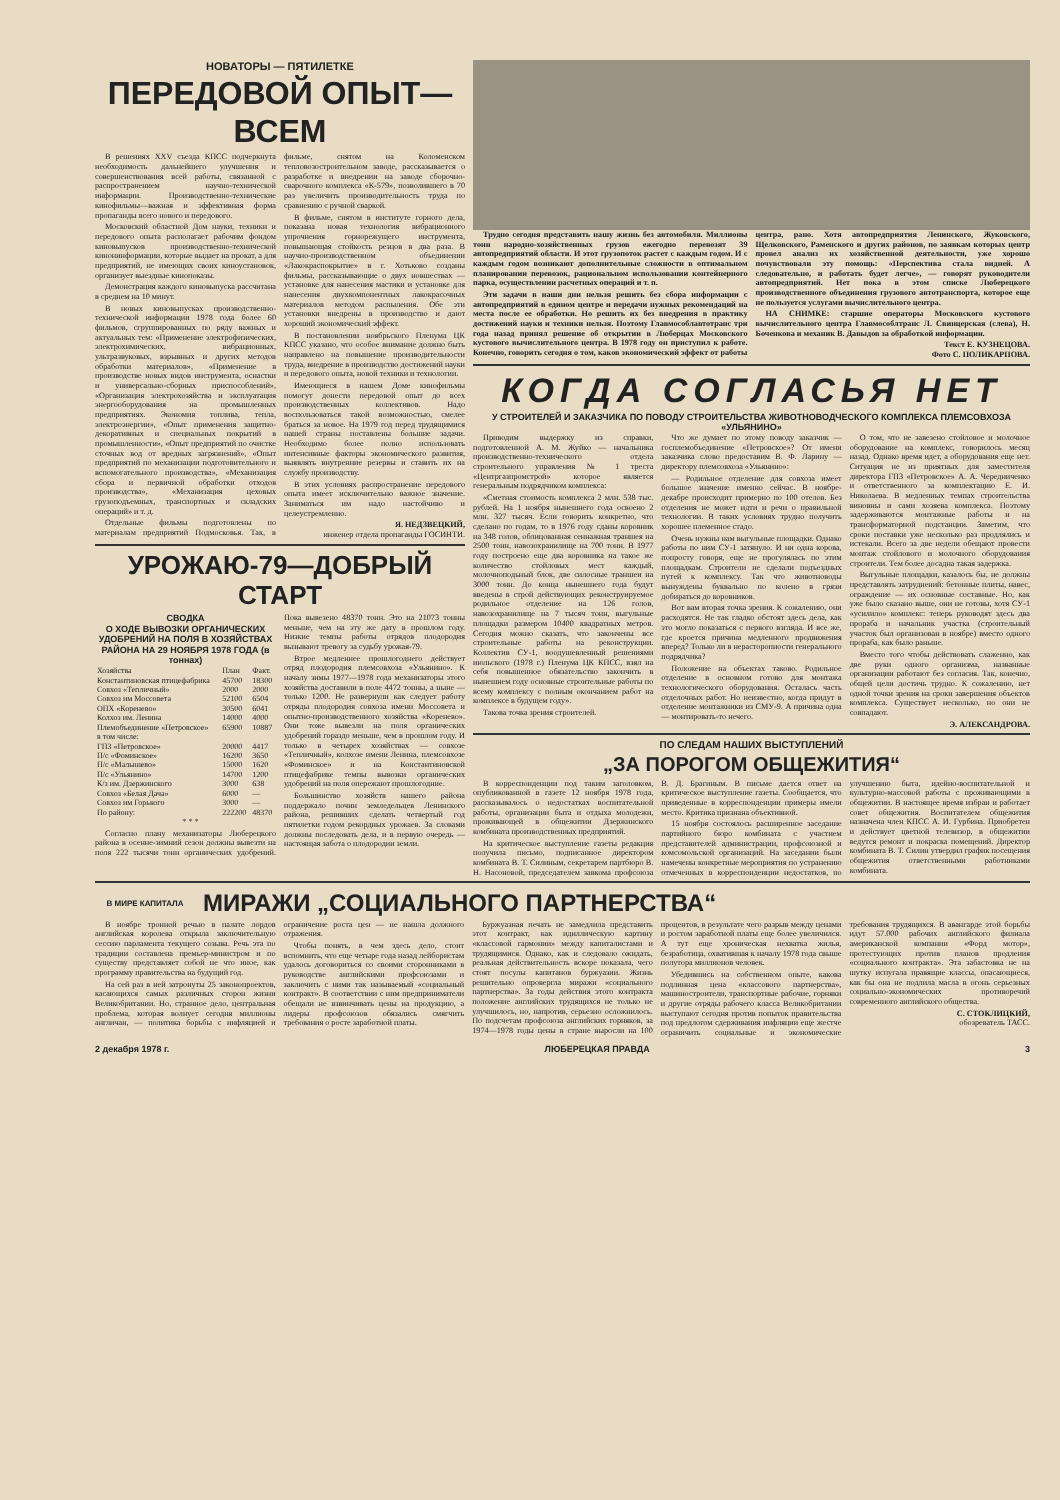НОВАТОРЫ — ПЯТИЛЕТКЕ
ПЕРЕДОВОЙ ОПЫТ—ВСЕМ
В решениях XXV съезда КПСС подчеркнута необходимость дальнейшего улучшения и совершенствования всей работы, связанной с распространением научно-технической информации. Производственно-технические кинофильмы—важная и эффективная форма пропаганды всего нового и передового.
Московский областной Дом науки, техники и передового опыта располагает рабочим фондом киновыпусков производственно-технической кинонинформации, которые выдает на прокат, а для предприятий, не имеющих своих киноустановок, организует выездные кинопоказы.
Демонстрация каждого киновыпуска рассчитана в среднем на 10 минут.
В новых киновыпусках производственно-технической информации 1978 года более 60 фильмов, сгруппированных по ряду важных и актуальных тем: «Применение электрофизических, электрохимических, вибрационных, ультразвуковых, взрывных и других методов обработки материалов», «Применение в производстве новых видов инструмента, оснастки и универсально-сборных приспособлений», «Организация электрохозяйства и эксплуатация энергооборудования на промышленных предприятиях. Экономия топлива, тепла, электроэнергии», «Опыт применения защитно-декоративных и специальных покрытий в промышленности», «Опыт предприятий по очистке сточных вод от вредных загрязнений», «Опыт предприятий по механизации подготовительного и вспомогательного производства», «Механизация сбора и первичной обработки отходов производства», «Механизация цеховых грузоподъемных, транспортных и складских операций» и т. д.
Отдельные фильмы подготовлены по материалам предприятий Подмосковья. Так, в фильме, снятом на Коломенском тепловозостроительном заводе, рассказывается о разработке и внедрении на заводе сборочно-сварочного комплекса «К-579», позволившего в 70 раз увеличить производительность труда по сравнению с ручной сваркой.
В фильме, снятом в институте горного дела, показана новая технология вибрационного упрочнения горнорежущего инструмента, повышающая стойкость резцов в два раза. В научно-производственном объединении «Лакокраспокрытие» в г. Хотьково созданы фильмы, рассказывающие о двух новшествах — установке для нанесения мастики и установке для нанесения двухкомпонентных лакокрасочных материалов методом распыления. Обе эти установки внедрены в производство и дают хороший экономический эффект.
В постановлении ноябрьского Пленума ЦК КПСС указано, что особое внимание должно быть направлено на повышение производительности труда, внедрение в производство достижений науки и передового опыта, новой техники и технологии.
Имеющиеся в нашем Доме кинофильмы помогут донести передовой опыт до всех производственных коллективов. Надо воспользоваться такой возможностью, смелее браться за новое. На 1979 год перед трудящимися нашей страны поставлены большие задачи. Необходимо более полно использовать интенсивные факторы экономического развития, выявлять внутренние резервы и ставить их на службу производству.
В этих условиях распространение передового опыта имеет исключительно важное значение. Заниматься им надо настойчиво и целеустремленно.
Я. НЕДЗВЕЦКИЙ,
инженер отдела пропаганды ГОСИНТИ.
УРОЖАЮ-79—ДОБРЫЙ СТАРТ
СВОДКА
О ХОДЕ ВЫВОЗКИ ОРГАНИЧЕСКИХ УДОБРЕНИЙ НА ПОЛЯ В ХОЗЯЙСТВАХ РАЙОНА НА 29 НОЯБРЯ 1978 ГОДА (в тоннах)
| Хозяйства | План | Факт. |
| --- | --- | --- |
| Константиновская птицефабрика | 45700 | 18300 |
| Совхоз «Тепличный» | 2000 | 2000 |
| Совхоз им Моссовета | 52100 | 6504 |
| ОПХ «Коренево» | 30500 | 6041 |
| Колхоз им. Ленина | 14000 | 4000 |
| Племобъединение «Петровское» | 65900 | 10887 |
| в том числе: | | |
| ГПЗ «Петровское» | 20000 | 4417 |
| П/с «Фоминское» | 16200 | 3650 |
| П/с «Малышево» | 15000 | 1620 |
| П/с «Ульянино» | 14700 | 1200 |
| К/з им. Дзержинского | 3000 | 638 |
| Совхоз «Белая Дача» | 6000 | — |
| Совхоз им Горького | 3000 | — |
| По району: | 222200 | 48370 |
* * *
Согласно плану механизаторы Люберецкого района в осенне-зимний сезон должны вывезти на поля 222 тысячи тонн органических удобрений. Пока вывезено 48370 тонн. Это на 21073 тонны меньше, чем на эту же дату в прошлом году. Низкие темпы работы отрядов плодородия вызывают тревогу за судьбу урожая-79.
Втрое медленнее прошлогоднего действует отряд плодородия племсовхоза «Ульянино». К началу зимы 1977—1978 года механизаторы этого хозяйства доставили в поле 4472 тонны, а ныне — только 1200. Не развернули как следует работу отряды плодородия совхоза имени Моссовета и опытно-производственного хозяйства «Коренево». Они тоже вывезли на поля органических удобрений гораздо меньше, чем в прошлом году. И только в четырех хозяйствах — совхозе «Тепличный», колхозе имени Ленина, племсовхозе «Фоминское» и на Константиновской птицефабрике темпы вывозки органических удобрений на поля опережают прошлогодние.
Большинство хозяйств нашего района поддержало почин земледельцев Ленинского района, решивших сделать четвертый год пятилетки годом рекордных урожаев. За словами должны последовать дела, и в первую очередь — настоящая забота о плодородии земли.
Трудно сегодня представить нашу жизнь без автомобиля. Миллионы тонн народно-хозяйственных грузов ежегодно перевозят 39 автопредприятий области. И этот грузопоток растет с каждым годом. И с каждым годом возникают дополнительные сложности в оптимальном планировании перевозок, рациональном использовании контейнерного парка, осуществлении расчетных операций и т. п.
Эти задачи в наши дни нельзя решить без сбора информации с автопредприятий в едином центре и передачи нужных рекомендаций на места после ее обработки. Но решить их без внедрения в практику достижений науки и техники нельзя. Поэтому Главмособлавтотранс три года назад принял решение об открытии в Люберцах Московского кустового вычислительного центра. В 1978 году он приступил к работе. Конечно, говорить сегодня о том, каков экономический эффект от работы центра, рано. Хотя автопредприятия Ленинского, Жуковского, Щелковского, Раменского и других районов, по заявкам которых центр провел анализ их хозяйственной деятельности, уже хорошо почувствовали эту помощь: «Перспектива стала видней. А следовательно, и работать будет легче», — говорят руководители автопредприятий. Нет пока в этом списке Люберецкого производственного объединения грузового автотранспорта, которое еще не пользуется услугами вычислительного центра.
НА СНИМКЕ: старшие операторы Московского кустового вычислительного центра Главмособлтранс Л. Свинцерская (слева), Н. Боченкова и механик В. Давыдов за обработкой информации.
Текст Е. КУЗНЕЦОВА.
Фото С. ПОЛИКАРПОВА.
КОГДА СОГЛАСЬЯ НЕТ
У СТРОИТЕЛЕЙ И ЗАКАЗЧИКА ПО ПОВОДУ СТРОИТЕЛЬСТВА ЖИВОТНОВОДЧЕСКОГО КОМПЛЕКСА ПЛЕМСОВХОЗА «УЛЬЯНИНО»
Приводим выдержку из справки, подготовленной А. М. Жуйко — начальника производственно-технического отдела строительного управления № 1 треста «Центргазпромстрой» которое является генеральным подрядчиком комплекса:
«Сметная стоимость комплекса 2 млн. 538 тыс. рублей. На 1 ноября нынешнего года освоено 2 млн. 327 тысяч. Если говорить конкретно, что сделано по годам, то в 1976 году сданы коровник на 348 голов, облицованная сеннажная траншея на 2500 тонн, навозохранилище на 700 тонн. В 1977 году построено еще два коровника на такое же количество стойловых мест каждый, молочноподьный блок, две силосные траншеи на 3000 тонн. До конца нынешнего года будут введены в строй действующих реконструируемое родильное отделение на 126 голов, навозохранилище на 7 тысяч тонн, выгульные площадки размером 10400 квадратных метров. Сегодня можно сказать, что закончены все строительные работы на реконструкции. Коллектив СУ-1, воодушевленный решениями июльского (1978 г.) Пленума ЦК КПСС, взял на себя повышенное обязательство закончить в нынешнем году основные строительные работы по всему комплексу с полным окончанием работ на комплексе в будущем году».
Такова точка зрения строителей.
Что же думает по этому поводу заказчик — госплемобъединение «Петровское»? От имени заказчика слово предоставим В. Ф. Ларину — директору племсовхоза «Ульянино»:
— Родильное отделение для совхоза имеет большое значение именно сейчас. В ноябре-декабре происходит примерно по 100 отелов. Без отделения не может идти и речи о правильной технологии. В таких условиях трудно получить хорошее племенное стадо.
Очень нужны нам выгульные площадки. Однако работы по ним СУ-1 затянуло. И ни одна корова, попросту говоря, еще не прогулялась по этим площадкам. Строители не сделали подъездных путей к комплексу. Так что животноводы вынуждены буквально по колено в грязи добираться до коровников.
Вот вам вторая точка зрения. К сожалению, они расходятся. Не так гладко обстоят здесь дела, как это могло показаться с первого взгляда. И все же, где кроется причина медленного продвижения вперед? Только ли в нерасторопности генерального подрядчика?
Положение на объектах таково. Родильное отделение в основном готово для монтажа технологического оборудования. Осталась часть отделочных работ. Но неизвестно, когда придут в отделение монтажники из СМУ-9. А причина одна — монтировать-то нечего.
О том, что не завезено стойловое и молочное оборудование на комплекс, говорилось месяц назад. Однако время идет, а оборудования еще нет. Ситуация не из приятных для заместителя директора ГПЗ «Петровское» А. А. Чередниченко и ответственного за комплектацию Е. И. Николаева. В медленных темпах строительства виновны и сами хозяева комплекса. Поэтому задерживаются монтажные работы и на трансформаторной подстанции. Заметим, что сроки поставки уже несколько раз продлялись и истекали. Всего за две недели обещают провести монтаж стойлового и молочного оборудования строители. Тем более досадна такая задержка.
Выгульные площадки, казалось бы, не должны представлять затруднений: бетонные плиты, навес, ограждение — их основные составные. Но, как уже было сказано выше, они не готовы, хотя СУ-1 «усилило» комплекс: теперь руководят здесь два прораба и начальник участка (строительный участок был организован в ноябре) вместо одного прораба, как было раньше.
Вместо того чтобы действовать слаженно, как две руки одного организма, названные организации работают без согласия. Так, конечно, общей цели достичь трудно. К сожалению, нет одной точки зрения на сроки завершения объектов комплекса. Существует несколько, но они не совпадают.
Э. АЛЕКСАНДРОВА.
ПО СЛЕДАМ НАШИХ ВЫСТУПЛЕНИЙ
„ЗА ПОРОГОМ ОБЩЕЖИТИЯ“
В корреспонденции под таким заголовком, опубликованной в газете 12 ноября 1978 года, рассказывалось о недостатках воспитательной работы, организации быта и отдыха молодежи, проживающей в общежитии Дзержинского комбината производственных предприятий.
На критическое выступление газеты редакция получила письмо, подписанное директором комбината В. Т. Силиным, секретарем партбюро В. Н. Насоновой, председателем завкома профсоюза В. Д. Брагиным. В письме дается ответ на критическое выступление газеты. Сообщается, что приведенные в корреспонденции примеры имели место. Критика признана объективной.
15 ноября состоялось расширенное заседание партийного бюро комбината с участием представителей администрации, профсоюзной и комсомольской организаций. На заседании были намечены конкретные мероприятия по устранению отмеченных в корреспонденции недостатков, по улучшению быта, идейно-воспитательной и культурно-массовой работы с проживающими в общежитии. В настоящее время избран и работает совет общежития. Воспитателем общежития назначена член КПСС А. И. Гурбина. Приобретен и действует цветной телевизор, в общежитии ведутся ремонт и покраска помещений. Директор комбината В. Т. Силин утвердил график посещения общежития ответственными работниками комбината.
В МИРЕ КАПИТАЛА
МИРАЖИ „СОЦИАЛЬНОГО ПАРТНЕРСТВА“
В ноябре тронной речью в палате лордов английская королева открыла заключительную сессию парламента текущего созыва. Речь эта по традиции составлена премьер-министром и по существу представляет собой не что иное, как программу правительства на будущий год.
На сей раз в ней затронуты 25 законопроектов, касающихся самых различных сторон жизни Великобритании. Но, странное дело, центральная проблема, которая волнует сегодня миллионы англичан, — политика борьбы с инфляцией и ограничение роста цен — не нашла должного отражения.
Чтобы понять, в чем здесь дело, стоит вспомнить, что еще четыре года назад лейбористам удалось договориться со своими сторонниками в руководстве английскими профсоюзами и заключить с ними так называемый «социальный контракт». В соответствии с ним предприниматели обещали не взвинчивать цены на продукцию, а лидеры профсоюзов обязались смягчить требования о росте заработной платы.
Буржуазная печать не замедлила представить этот контракт, как идиллическую картину «классовой гармонии» между капиталистами и трудящимися. Однако, как и следовало ожидать, реальная действительность вскоре показала, чего стоят посулы капитанов буржуазии. Жизнь решительно опровергла миражи «социального партнерства». За годы действия этого контракта положение английских трудящихся не только не улучшилось, но, напротив, серьезно осложнилось. По подсчетам профсоюза английских горняков, за 1974—1978 годы цены в стране выросли на 100 процентов, в результате чего разрыв между ценами и ростом заработной платы еще более увеличился. А тут еще хроническая нехватка жилья, безработица, охватившая к началу 1978 года свыше полутора миллионов человек.
Убедившись на собственном опыте, какова подлинная цена «классового партнерства», машиностроители, транспортные рабочие, горняки и другие отряды рабочего класса Великобритании выступают сегодня против попыток правительства под предлогом сдерживания инфляции еще жестче ограничить социальные и экономические требования трудящихся. В авангарде этой борьбы идут 57.000 рабочих английского филиала американской компании «Форд мотор», протестующих против планов продления «социального контракта». Эта забастовка не на шутку испугала правящие классы, опасающиеся, как бы она не подлила масла в огонь серьезных социально-экономических противоречий современного английского общества.
С. СТОКЛИЦКИЙ,
обозреватель ТАСС.
2 декабря 1978 г. ЛЮБЕРЕЦКАЯ ПРАВДА 3